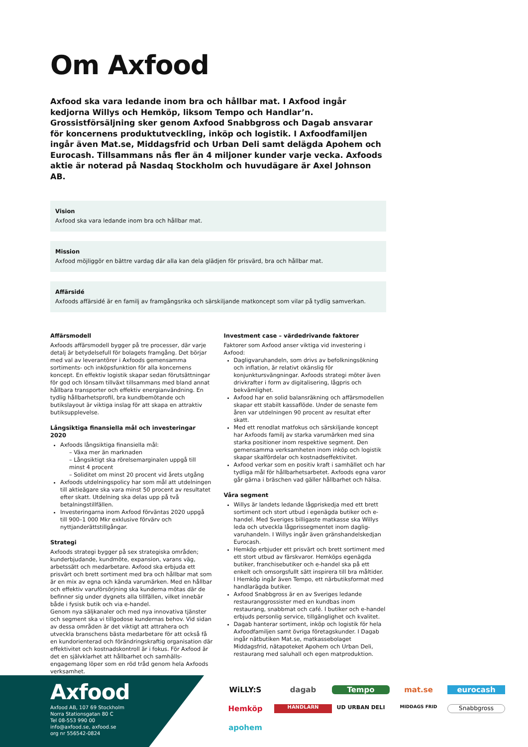Om Axfood
Axfood ska vara ledande inom bra och hållbar mat. I Axfood ingår kedjorna Willys och Hemköp, liksom Tempo och Handlar’n. Grossistförsäljning sker genom Axfood Snabbgross och Dagab ansvarar för koncernens produktutveckling, inköp och logistik. I Axfoodfamiljen ingår även Mat.se, Middagsfrid och Urban Deli samt delägda Apohem och Eurocash. Tillsammans nås fler än 4 miljoner kunder varje vecka. Axfoods aktie är noterad på Nasdaq Stockholm och huvudägare är Axel Johnson AB.
Vision
Axfood ska vara ledande inom bra och hållbar mat.
Mission
Axfood möjliggör en bättre vardag där alla kan dela glädjen för prisvärd, bra och hållbar mat.
Affärsidé
Axfoods affärsidé är en familj av framgångsrika och särskiljande matkoncept som vilar på tydlig samverkan.
Affärsmodell
Axfoods affärsmodell bygger på tre processer, där varje detalj är betydelsefull för bolagets framgång. Det börjar med val av leverantörer i Axfoods gemensamma sortiments- och inköpsfunktion för alla koncernens koncept. En effektiv logistik skapar sedan förutsättningar för god och lönsam tillväxt tillsammans med bland annat hållbara transporter och effektiv energianvändning. En tydlig hållbarhetsprofil, bra kundbemötande och butikslayout är viktiga inslag för att skapa en attraktiv butiksupplevelse.
Långsiktiga finansiella mål och investeringar 2020
Axfoods långsiktiga finansiella mål:
– Växa mer än marknaden
– Långsiktigt ska rörelsemarginalen uppgå till minst 4 procent
– Soliditet om minst 20 procent vid årets utgång
Axfoods utdelningspolicy har som mål att utdelningen till aktieägare ska vara minst 50 procent av resultatet efter skatt. Utdelning ska delas upp på två betalningstillfällen.
Investeringarna inom Axfood förväntas 2020 uppgå till 900–1 000 Mkr exklusive förvärv och nyttjanderättstillgångar.
Strategi
Axfoods strategi bygger på sex strategiska områden; kunderbjudande, kundmöte, expansion, varans väg, arbetssätt och medarbetare. Axfood ska erbjuda ett prisvärt och brett sortiment med bra och hållbar mat som är en mix av egna och kända varumärken. Med en hållbar och effektiv varuförsörjning ska kunderna mötas där de befinner sig under dygnets alla tillfällen, vilket innebär både i fysisk butik och via e-handel.
Genom nya säljkanaler och med nya innovativa tjänster och segment ska vi tillgodose kundernas behov. Vid sidan av dessa områden är det viktigt att attrahera och utveckla branschens bästa medarbetare för att också få en kundorienterad och förändringskraftig organisation där effektivitet och kostnadskontroll är i fokus. För Axfood är det en självklarhet att hållbarhet och samhälls-engagemang löper som en röd tråd genom hela Axfoods verksamhet.
Investment case – värdedrivande faktorer
Faktorer som Axfood anser viktiga vid investering i Axfood:
Dagligvaruhandeln, som drivs av befolkningsökning och inflation, är relativt okänslig för konjunktursvängningar. Axfoods strategi möter även drivkrafter i form av digitalisering, lågpris och bekvämlighet.
Axfood har en solid balansräkning och affärsmodellen skapar ett stabilt kassaflöde. Under de senaste fem åren var utdelningen 90 procent av resultat efter skatt.
Med ett renodlat matfokus och särskiljande koncept har Axfoods familj av starka varumärken med sina starka positioner inom respektive segment. Den gemensamma verksamheten inom inköp och logistik skapar skalfördelar och kostnadseffektivitet.
Axfood verkar som en positiv kraft i samhället och har tydliga mål för hållbarhetsarbetet. Axfoods egna varor går gärna i bräschen vad gäller hållbarhet och hälsa.
Våra segment
Willys är landets ledande lågpriskedja med ett brett sortiment och stort utbud i egenägda butiker och e-handel. Med Sveriges billigaste matkasse ska Willys leda och utveckla lågprissegmentet inom daglig-varuhandeln. I Willys ingår även gränshandelskedjan Eurocash.
Hemköp erbjuder ett prisvärt och brett sortiment med ett stort utbud av färskvaror. Hemköps egenägda butiker, franchisebutiker och e-handel ska på ett enkelt och omsorgsfullt sätt inspirera till bra måltider. I Hemköp ingår även Tempo, ett närbutiksformat med handlarägda butiker.
Axfood Snabbgross är en av Sveriges ledande restauranggrossister med en kundbas inom restaurang, snabbmat och café. I butiker och e-handel erbjuds personlig service, tillgänglighet och kvalitet.
Dagab hanterar sortiment, inköp och logistik för hela Axfoodfamiljen samt övriga företagskunder. I Dagab ingår nätbutiken Mat.se, matkassebolaget Middagsfrid, nätapoteket Apohem och Urban Deli, restaurang med saluhall och egen matproduktion.
Axfood
Axfood AB, 107 69 Stockholm
Norra Stationsgatan 80 C
Tel 08-553 990 00
info@axfood.se, axfood.se
org nr 556542-0824
WiLLY:S dagab Tempo mat.se eurocash Hemköp HANDLARN UD URBAN DELI MIDDAGS FRID Snabbgross apohem